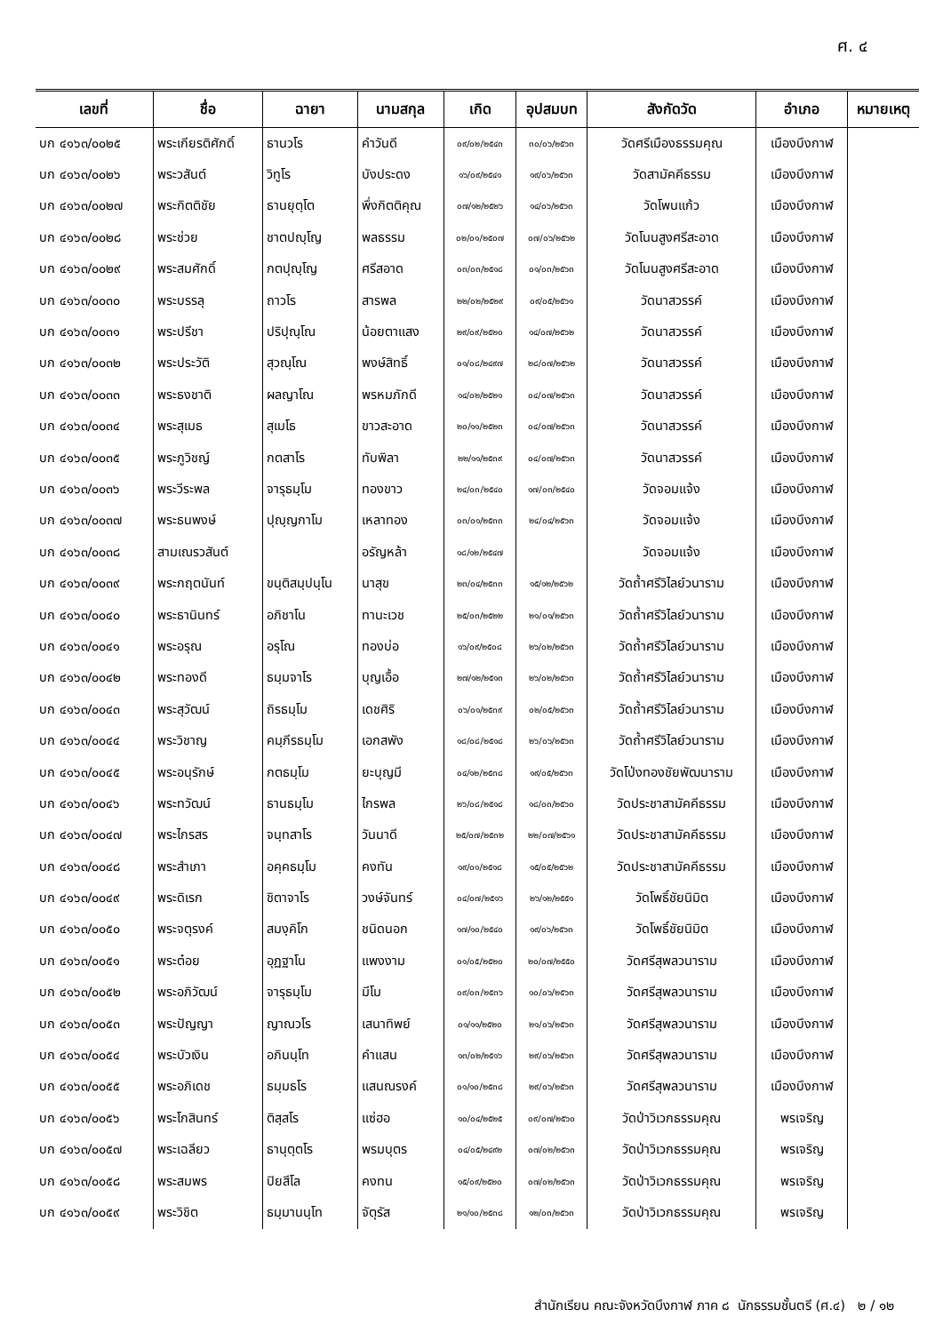ศ. ๔
| เลขที่ | ชื่อ | ฉายา | นามสกุล | เกิด | อุปสมบท | สังกัดวัด | อำเภอ | หมายเหตุ |
| --- | --- | --- | --- | --- | --- | --- | --- | --- |
| บก ๔๑๖๓/๐๐๒๕ | พระเกียรติศักดิ์ | ธานวโร | คำวันดี | ๐๙/๐๒/๒๕๔๓ | ๓๐/๐๖/๒๕๖๓ | วัดศรีเมืองธรรมคุณ | เมืองบึงกาฬ | |
| บก ๔๑๖๓/๐๐๒๖ | พระวสันต์ | วิทูโร | บังประดง | ๑๖/๐๙/๒๕๔๑ | ๑๙/๐๖/๒๕๖๓ | วัดสามัคคีธรรม | เมืองบึงกาฬ | |
| บก ๔๑๖๓/๐๐๒๗ | พระกิตติชัย | ธานยุตฺโต | พึ่งกิตติคุณ | ๐๗/๑๒/๒๕๒๖ | ๑๔/๐๖/๒๕๖๓ | วัดโพนแก้ว | เมืองบึงกาฬ | |
| บก ๔๑๖๓/๐๐๒๘ | พระช่วย | ชาตปญฺโญ | พลธรรม | ๐๒/๐๑/๒๕๐๗ | ๐๗/๐๖/๒๕๖๒ | วัดโนนสูงศรีสะอาด | เมืองบึงกาฬ | |
| บก ๔๑๖๓/๐๐๒๙ | พระสมศักดิ์ | กตปุญฺโญ | ศรีสอาด | ๐๓/๐๓/๒๕๑๘ | ๐๑/๐๓/๒๕๖๓ | วัดโนนสูงศรีสะอาด | เมืองบึงกาฬ | |
| บก ๔๑๖๓/๐๐๓๐ | พระบรรลุ | ถาวโร | สารพล | ๒๒/๐๒/๒๕๒๙ | ๐๙/๐๕/๒๕๖๑ | วัดนาสวรรค์ | เมืองบึงกาฬ | |
| บก ๔๑๖๓/๐๐๓๑ | พระปรีชา | ปริปุณฺโณ | น้อยตาแสง | ๒๙/๐๙/๒๕๒๐ | ๑๔/๐๗/๒๕๖๒ | วัดนาสวรรค์ | เมืองบึงกาฬ | |
| บก ๔๑๖๓/๐๐๓๒ | พระประวัติ | สุวณฺโณ | พงษ์สิทธิ์ | ๐๑/๐๘/๒๔๙๗ | ๒๘/๐๗/๒๕๖๒ | วัดนาสวรรค์ | เมืองบึงกาฬ | |
| บก ๔๑๖๓/๐๐๓๓ | พระธงชาติ | ผลญาโณ | พรหมภักดี | ๑๔/๐๒/๒๕๒๑ | ๐๔/๐๗/๒๕๖๓ | วัดนาสวรรค์ | เมืองบึงกาฬ | |
| บก ๔๑๖๓/๐๐๓๔ | พระสุเมธ | สุเมโธ | ขาวสะอาด | ๒๐/๑๑/๒๕๒๓ | ๐๔/๐๗/๒๕๖๓ | วัดนาสวรรค์ | เมืองบึงกาฬ | |
| บก ๔๑๖๓/๐๐๓๕ | พระภูวิชญ์ | กตสาโร | ทับพิลา | ๒๒/๑๑/๒๕๓๙ | ๐๔/๐๗/๒๕๖๓ | วัดนาสวรรค์ | เมืองบึงกาฬ | |
| บก ๔๑๖๓/๐๐๓๖ | พระวีระพล | จารุธมฺโม | ทองขาว | ๒๔/๐๓/๒๕๔๐ | ๑๗/๐๓/๒๕๔๐ | วัดจอมแจ้ง | เมืองบึงกาฬ | |
| บก ๔๑๖๓/๐๐๓๗ | พระธนพงษ์ | ปุญฺญกาโม | เหลาทอง | ๐๓/๐๑/๒๕๓๓ | ๒๔/๐๔/๒๕๖๓ | วัดจอมแจ้ง | เมืองบึงกาฬ | |
| บก ๔๑๖๓/๐๐๓๘ | สามเณรวสันต์ | | อรัญหล้า | ๑๘/๑๒/๒๕๔๗ | | วัดจอมแจ้ง | เมืองบึงกาฬ | |
| บก ๔๑๖๓/๐๐๓๙ | พระกฤตนันท์ | ขนฺติสมฺปนฺโน | นาสุข | ๒๓/๐๔/๒๕๓๓ | ๑๕/๑๒/๒๕๖๒ | วัดถ้ำศรีวิไลย์วนาราม | เมืองบึงกาฬ | |
| บก ๔๑๖๓/๐๐๔๐ | พระธานินทร์ | อภิชาโน | ทานะเวช | ๒๕/๐๓/๒๕๒๒ | ๒๑/๐๑/๒๕๖๓ | วัดถ้ำศรีวิไลย์วนาราม | เมืองบึงกาฬ | |
| บก ๔๑๖๓/๐๐๔๑ | พระอรุณ | อรุโณ | ทองบ่อ | ๑๖/๐๙/๒๕๐๘ | ๒๖/๐๒/๒๕๖๓ | วัดถ้ำศรีวิไลย์วนาราม | เมืองบึงกาฬ | |
| บก ๔๑๖๓/๐๐๔๒ | พระทองดี | ธมฺมจาโร | บุญเอื้อ | ๒๗/๑๒/๒๕๑๓ | ๒๖/๐๒/๒๕๖๓ | วัดถ้ำศรีวิไลย์วนาราม | เมืองบึงกาฬ | |
| บก ๔๑๖๓/๐๐๔๓ | พระสุวัฒน์ | ถิรธมฺโม | เดชศิริ | ๐๖/๐๑/๒๕๓๙ | ๐๒/๐๕/๒๕๖๓ | วัดถ้ำศรีวิไลย์วนาราม | เมืองบึงกาฬ | |
| บก ๔๑๖๓/๐๐๔๔ | พระวิชาญ | คมฺภีรธมฺโม | เอกสพัง | ๑๘/๐๘/๒๕๑๘ | ๒๖/๐๖/๒๕๖๓ | วัดถ้ำศรีวิไลย์วนาราม | เมืองบึงกาฬ | |
| บก ๔๑๖๓/๐๐๔๕ | พระอนุรักษ์ | กตธมฺโม | ยะบุญมี | ๐๔/๑๒/๒๕๓๘ | ๑๙/๐๕/๒๕๖๓ | วัดโป่งทองชัยพัฒนาราม | เมืองบึงกาฬ | |
| บก ๔๑๖๓/๐๐๔๖ | พระทวัฒน์ | ธานธมฺโม | ไกรพล | ๒๖/๐๘/๒๕๑๘ | ๑๘/๐๓/๒๕๖๐ | วัดประชาสามัคคีธรรม | เมืองบึงกาฬ | |
| บก ๔๑๖๓/๐๐๔๗ | พระไกรสร | จนฺทสาโร | วันนาดี | ๒๕/๐๗/๒๕๓๒ | ๒๒/๐๗/๒๕๖๑ | วัดประชาสามัคคีธรรม | เมืองบึงกาฬ | |
| บก ๔๑๖๓/๐๐๔๘ | พระสำเภา | อคฺคธมฺโม | คงทัน | ๑๙/๐๑/๒๕๑๘ | ๑๕/๐๕/๒๕๖๒ | วัดประชาสามัคคีธรรม | เมืองบึงกาฬ | |
| บก ๔๑๖๓/๐๐๔๙ | พระดิเรก | ชิตาจาโร | วงษ์จันทร์ | ๐๔/๐๗/๒๕๑๖ | ๒๖/๑๒/๒๕๕๑ | วัดโพธิ์ชัยนิมิต | เมืองบึงกาฬ | |
| บก ๔๑๖๓/๐๐๕๐ | พระจตุรงค์ | สมงฺคิโก | ชนิดนอก | ๑๗/๑๐/๒๕๔๐ | ๑๙/๐๖/๒๕๖๓ | วัดโพธิ์ชัยนิมิต | เมืองบึงกาฬ | |
| บก ๔๑๖๓/๐๐๕๑ | พระต๋อย | อุฏฐาโน | แพงงาม | ๐๑/๐๕/๒๕๒๐ | ๒๐/๐๗/๒๕๕๐ | วัดศรีสุพลวนาราม | เมืองบึงกาฬ | |
| บก ๔๑๖๓/๐๐๕๒ | พระอภิวัฒน์ | จารุธมฺโม | มีโม | ๐๙/๐๓/๒๕๓๖ | ๑๐/๐๖/๒๕๖๓ | วัดศรีสุพลวนาราม | เมืองบึงกาฬ | |
| บก ๔๑๖๓/๐๐๕๓ | พระปัญญา | ญาณวโร | เสนาทิพย์ | ๐๑/๑๑/๒๕๒๐ | ๒๑/๐๖/๒๕๖๓ | วัดศรีสุพลวนาราม | เมืองบึงกาฬ | |
| บก ๔๑๖๓/๐๐๕๔ | พระบัวเงิน | อภินนฺโท | คำแสน | ๑๓/๐๒/๒๕๑๖ | ๒๙/๐๖/๒๕๖๓ | วัดศรีสุพลวนาราม | เมืองบึงกาฬ | |
| บก ๔๑๖๓/๐๐๕๕ | พระอภิเดช | ธมฺมธโร | แสนณรงค์ | ๐๑/๑๐/๒๕๓๘ | ๒๙/๐๖/๒๕๖๓ | วัดศรีสุพลวนาราม | เมืองบึงกาฬ | |
| บก ๔๑๖๓/๐๐๕๖ | พระโกสินทร์ | ติสฺสโร | แซ่ฮอ | ๑๐/๐๔/๒๕๒๕ | ๐๙/๐๗/๒๕๖๐ | วัดป่าวิเวกธรรมคุณ | พรเจริญ | |
| บก ๔๑๖๓/๐๐๕๗ | พระเฉลียว | ธานุตฺตโร | พรมบุตร | ๐๔/๐๕/๒๔๙๒ | ๐๗/๐๒/๒๕๖๓ | วัดป่าวิเวกธรรมคุณ | พรเจริญ | |
| บก ๔๑๖๓/๐๐๕๘ | พระสมพร | ปิยสีโล | คงทน | ๑๕/๐๙/๒๕๒๐ | ๐๗/๐๒/๒๕๖๓ | วัดป่าวิเวกธรรมคุณ | พรเจริญ | |
| บก ๔๑๖๓/๐๐๕๙ | พระวิชิต | ธมฺมานนฺโท | จัตุรัส | ๒๑/๑๐/๒๕๓๘ | ๑๒/๐๓/๒๕๖๓ | วัดป่าวิเวกธรรมคุณ | พรเจริญ | |
สำนักเรียน คณะจังหวัดบึงกาฬ ภาค ๘ นักธรรมชั้นตรี (ศ.๔) ๒ / ๑๒